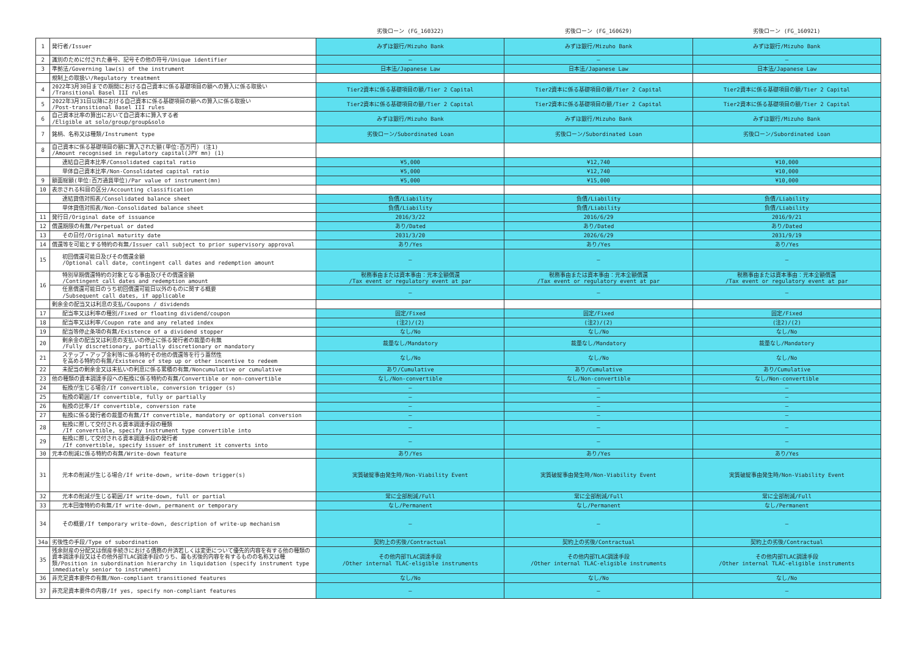| | | 劣後ローン (FG_160322) | 劣後ローン (FG_160629) | 劣後ローン (FG_160921) |
| --- | --- | --- | --- | --- |
| 1 | 発行者/Issuer | みずほ銀行/Mizuho Bank | みずほ銀行/Mizuho Bank | みずほ銀行/Mizuho Bank |
| 2 | 識別のために付された番号、記号その他の符号/Unique identifier | — | — | — |
| 3 | 準拠法/Governing law(s) of the instrument | 日本法/Japanese Law | 日本法/Japanese Law | 日本法/Japanese Law |
| | 規制上の取扱い/Regulatory treatment | | | |
| 4 | 2022年3月30日までの期間における自己資本に係る基礎項目の額への算入に係る取扱い /Transitional Basel III rules | Tier2資本に係る基礎項目の額/Tier 2 Capital | Tier2資本に係る基礎項目の額/Tier 2 Capital | Tier2資本に係る基礎項目の額/Tier 2 Capital |
| 5 | 2022年3月31日以降における自己資本に係る基礎項目の額への算入に係る取扱い /Post-transitional Basel III rules | Tier2資本に係る基礎項目の額/Tier 2 Capital | Tier2資本に係る基礎項目の額/Tier 2 Capital | Tier2資本に係る基礎項目の額/Tier 2 Capital |
| 6 | 自己資本比率の算出において自己資本に算入する者 /Eligible at solo/group/group&solo | みずほ銀行/Mizuho Bank | みずほ銀行/Mizuho Bank | みずほ銀行/Mizuho Bank |
| 7 | 銘柄、名称又は種類/Instrument type | 劣後ローン/Subordinated Loan | 劣後ローン/Subordinated Loan | 劣後ローン/Subordinated Loan |
| 8 | 自己資本に係る基礎項目の額に算入された額(単位:百万円) (注1) /Amount recognised in regulatory capital(JPY mn) (1) | | | |
| | 連結自己資本比率/Consolidated capital ratio | ¥5,000 | ¥12,740 | ¥10,000 |
| | 単体自己資本比率/Non-Consolidated capital ratio | ¥5,000 | ¥12,740 | ¥10,000 |
| 9 | 額面総額(単位:百万通貨単位)/Par value of instrument(mn) | ¥5,000 | ¥15,000 | ¥10,000 |
| 10 | 表示される科目の区分/Accounting classification | | | |
| | 連結貸借対照表/Consolidated balance sheet | 負債/Liability | 負債/Liability | 負債/Liability |
| | 単体貸借対照表/Non-Consolidated balance sheet | 負債/Liability | 負債/Liability | 負債/Liability |
| 11 | 発行日/Original date of issuance | 2016/3/22 | 2016/6/29 | 2016/9/21 |
| 12 | 償還期限の有無/Perpetual or dated | あり/Dated | あり/Dated | あり/Dated |
| 13 | その日付/Original maturity date | 2031/3/20 | 2026/6/29 | 2031/9/19 |
| 14 | 償還等を可能とする特約の有無/Issuer call subject to prior supervisory approval | あり/Yes | あり/Yes | あり/Yes |
| 15 | 初回償還可能日及びその償還金額 /Optional call date, contingent call dates and redemption amount | — | — | — |
| 16 | 特別早期償還特約の対象となる事由及びその償還金額 /Contingent call dates and redemption amount | 税務事由または資本事由：元本全額償還 /Tax event or regulatory event at par | 税務事由または資本事由：元本全額償還 /Tax event or regulatory event at par | 税務事由または資本事由：元本全額償還 /Tax event or regulatory event at par |
| | 任意償還可能日のうち初回償還可能日以外のものに関する概要 /Subsequent call dates, if applicable | — | — | — |
| | 剰余金の配当又は利息の支払/Coupons / dividends | | | |
| 17 | 配当率又は利率の種別/Fixed or floating dividend/coupon | 固定/Fixed | 固定/Fixed | 固定/Fixed |
| 18 | 配当率又は利率/Coupon rate and any related index | (注2)/(2) | (注2)/(2) | (注2)/(2) |
| 19 | 配当等停止条項の有無/Existence of a dividend stopper | なし/No | なし/No | なし/No |
| 20 | 剰余金の配当又は利息の支払いの停止に係る発行者の裁量の有無 /Fully discretionary, partially discretionary or mandatory | 裁量なし/Mandatory | 裁量なし/Mandatory | 裁量なし/Mandatory |
| 21 | ステップ・アップ金利等に係る特約その他の償還等を行う蓋然性 を高める特約の有無/Existence of step up or other incentive to redeem | なし/No | なし/No | なし/No |
| 22 | 未配当の剰余金又は未払いの利息に係る累積の有無/Noncumulative or cumulative | あり/Cumulative | あり/Cumulative | あり/Cumulative |
| 23 | 他の種類の資本調達手段への転換に係る特約の有無/Convertible or non-convertible | なし/Non-convertible | なし/Non-convertible | なし/Non-convertible |
| 24 | 転換が生じる場合/If convertible, conversion trigger (s) | — | — | — |
| 25 | 転換の範囲/If convertible, fully or partially | — | — | — |
| 26 | 転換の比率/If convertible, conversion rate | — | — | — |
| 27 | 転換に係る発行者の裁量の有無/If convertible, mandatory or optional conversion | — | — | — |
| 28 | 転換に際して交付される資本調達手段の種類 /If convertible, specify instrument type convertible into | — | — | — |
| 29 | 転換に際して交付される資本調達手段の発行者 /If convertible, specify issuer of instrument it converts into | — | — | — |
| 30 | 元本の削減に係る特約の有無/Write-down feature | あり/Yes | あり/Yes | あり/Yes |
| 31 | 元本の削減が生じる場合/If write-down, write-down trigger(s) | 実質破綻事由発生時/Non-Viability Event | 実質破綻事由発生時/Non-Viability Event | 実質破綻事由発生時/Non-Viability Event |
| 32 | 元本の削減が生じる範囲/If write-down, full or partial | 常に全部削減/Full | 常に全部削減/Full | 常に全部削減/Full |
| 33 | 元本回復特約の有無/If write-down, permanent or temporary | なし/Permanent | なし/Permanent | なし/Permanent |
| 34 | その概要/If temporary write-down, description of write-up mechanism | — | — | — |
| 34a | 劣後性の手段/Type of subordination | 契約上の劣後/Contractual | 契約上の劣後/Contractual | 契約上の劣後/Contractual |
| 35 | 残余財産の分配又は倒産手続きにおける債務の弁済若しくは変更について優先的内容を有する他の種類の資本調達手段又はその他外部TLAC調達手段のうち、最も劣後的内容を有するものの名称又は種類/Position in subordination hierarchy in liquidation (specify instrument type immediately senior to instrument) | その他内部TLAC調達手段 /Other internal TLAC-eligible instruments | その他内部TLAC調達手段 /Other internal TLAC-eligible instruments | その他内部TLAC調達手段 /Other internal TLAC-eligible instruments |
| 36 | 非充足資本要件の有無/Non-compliant transitioned features | なし/No | なし/No | なし/No |
| 37 | 非充足資本要件の内容/If yes, specify non-compliant features | — | — | — |